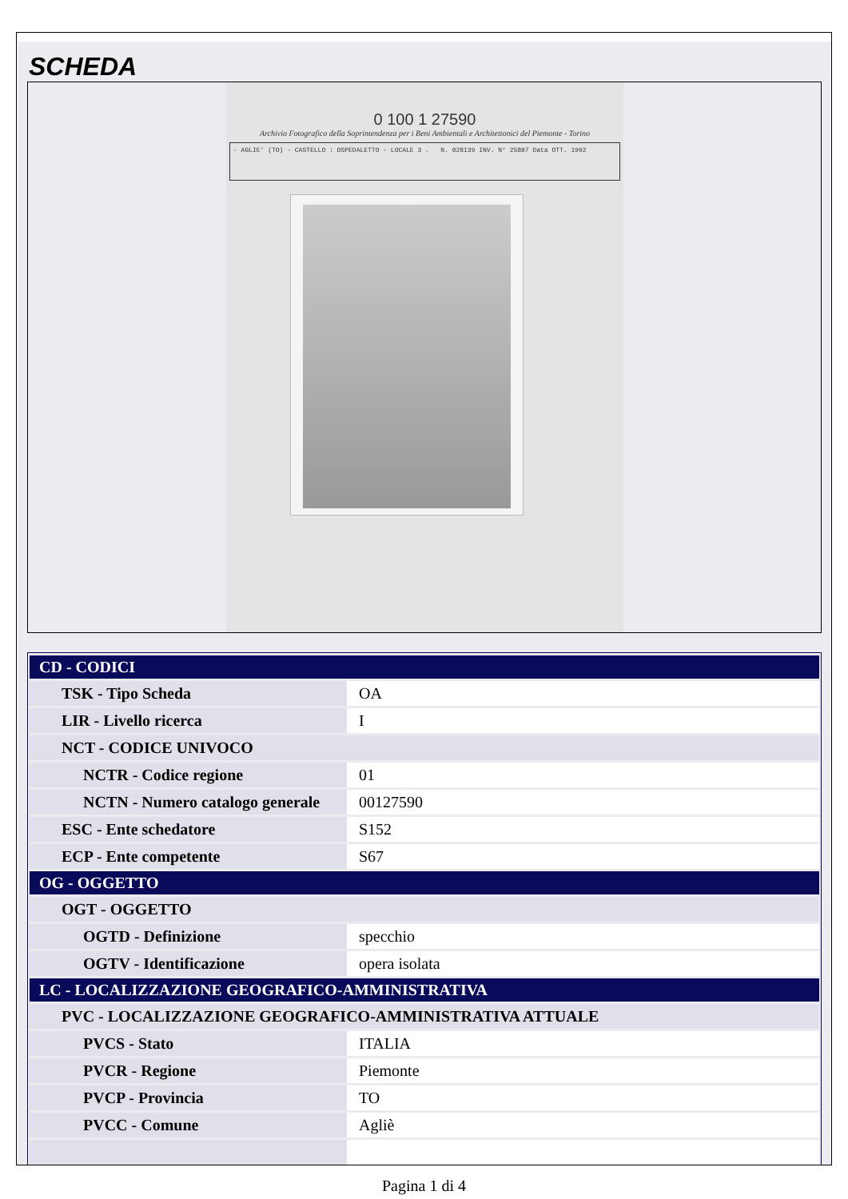SCHEDA
0 100 1 27590
Archivio Fotografico della Soprintendenza per i Beni Ambientali e Architettonici del Piemonte - Torino
- AGLIE' (TO) - CASTELLO : OSPEDALETTO - LOCALE 3 . N. 028139 INV. N° 25807 Data OTT. 1992
| CD - CODICI | |
| TSK - Tipo Scheda | OA |
| LIR - Livello ricerca | I |
| NCT - CODICE UNIVOCO | |
| NCTR - Codice regione | 01 |
| NCTN - Numero catalogo generale | 00127590 |
| ESC - Ente schedatore | S152 |
| ECP - Ente competente | S67 |
| OG - OGGETTO | |
| OGT - OGGETTO | |
| OGTD - Definizione | specchio |
| OGTV - Identificazione | opera isolata |
| LC - LOCALIZZAZIONE GEOGRAFICO-AMMINISTRATIVA | |
| PVC - LOCALIZZAZIONE GEOGRAFICO-AMMINISTRATIVA ATTUALE | |
| PVCS - Stato | ITALIA |
| PVCR - Regione | Piemonte |
| PVCP - Provincia | TO |
| PVCC - Comune | Agliè |
Pagina 1 di 4